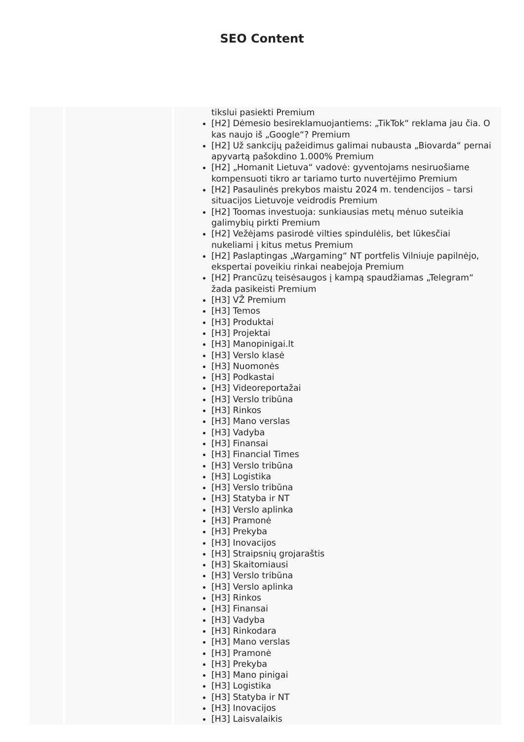SEO Content
| | | tikslui pasiekti Premium [H2] Dėmesio besireklamuojantiems: „TikTok“ reklama jau čia. O kas naujo iš „Google“? Premium [H2] Už sankcijų pažeidimus galimai nubausta „Biovarda“ pernai apyvartą pašokdino 1.000% Premium [H2] „Homanit Lietuva“ vadovė: gyventojams nesiruošiame kompensuoti tikro ar tariamo turto nuvertėjimo Premium [H2] Pasaulinės prekybos maistu 2024 m. tendencijos – tarsi situacijos Lietuvoje veidrodis Premium [H2] Toomas investuoja: sunkiausias metų mėnuo suteikia galimybių pirkti Premium [H2] Vežėjams pasirodė vilties spindulėlis, bet lūkesčiai nukeliami į kitus metus Premium [H2] Paslaptingas „Wargaming“ NT portfelis Vilniuje papilnėjo, ekspertai poveikiu rinkai neabejoja Premium [H2] Prancūzų teisėsaugos į kampą spaudžiamas „Telegram“ žada pasikeisti Premium [H3] VŽ Premium [H3] Temos [H3] Produktai [H3] Projektai [H3] Manopinigai.lt [H3] Verslo klasė [H3] Nuomonės [H3] Podkastai [H3] Videoreportažai [H3] Verslo tribūna [H3] Rinkos [H3] Mano verslas [H3] Vadyba [H3] Finansai [H3] Financial Times [H3] Verslo tribūna [H3] Logistika [H3] Verslo tribūna [H3] Statyba ir NT [H3] Verslo aplinka [H3] Pramonė [H3] Prekyba [H3] Inovacijos [H3] Straipsnių grojaraštis [H3] Skaitomiausi [H3] Verslo tribūna [H3] Verslo aplinka [H3] Rinkos [H3] Finansai [H3] Vadyba [H3] Rinkodara [H3] Mano verslas [H3] Pramonė [H3] Prekyba [H3] Mano pinigai [H3] Logistika [H3] Statyba ir NT [H3] Inovacijos [H3] Laisvalaikis |